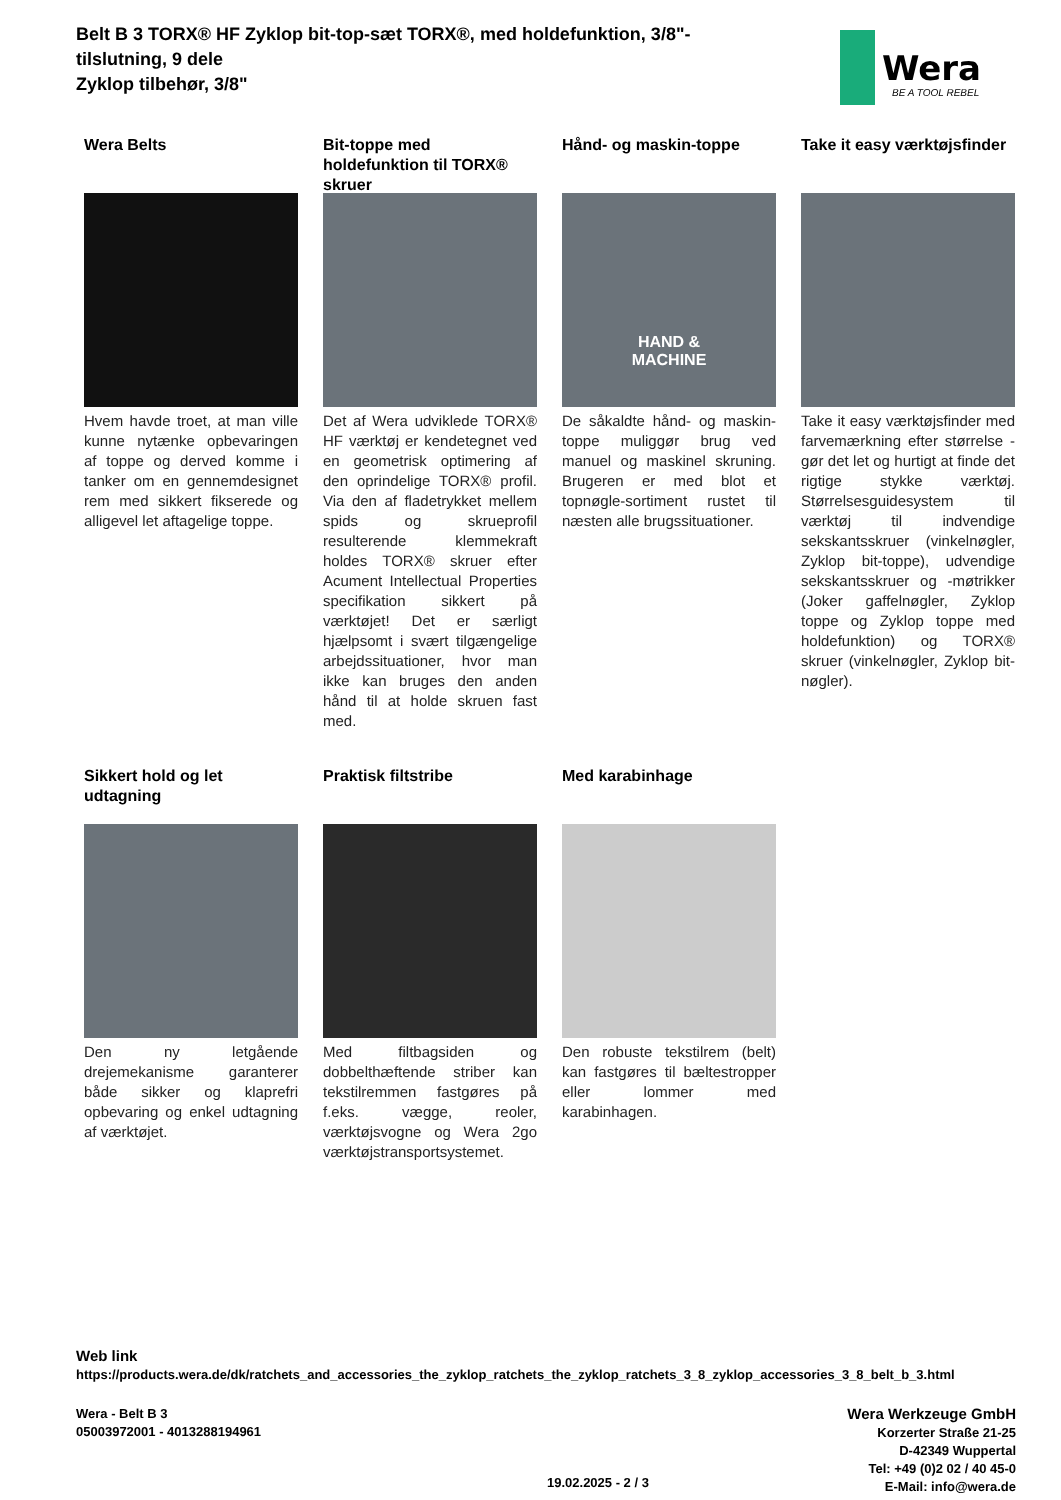Belt B 3 TORX® HF Zyklop bit-top-sæt TORX®, med holdefunktion, 3/8"-tilslutning, 9 dele
Zyklop tilbehør, 3/8"
Wera
BE A TOOL REBEL
Wera Belts
Hvem havde troet, at man ville kunne nytænke opbevaringen af toppe og derved komme i tanker om en gennemdesignet rem med sikkert fikserede og alligevel let aftagelige toppe.
Bit-toppe med holdefunktion til TORX® skruer
Det af Wera udviklede TORX® HF værktøj er kendetegnet ved en geometrisk optimering af den oprindelige TORX® profil. Via den af fladetrykket mellem spids og skrueprofil resulterende klemmekraft holdes TORX® skruer efter Acument Intellectual Properties specifikation sikkert på værktøjet! Det er særligt hjælpsomt i svært tilgængelige arbejdssituationer, hvor man ikke kan bruges den anden hånd til at holde skruen fast med.
Hånd- og maskin-toppe
HAND &
MACHINE
De såkaldte hånd- og maskin-toppe muliggør brug ved manuel og maskinel skruning. Brugeren er med blot et topnøgle-sortiment rustet til næsten alle brugssituationer.
Take it easy værktøjsfinder
Take it easy værktøjsfinder med farvemærkning efter størrelse - gør det let og hurtigt at finde det rigtige stykke værktøj. Størrelsesguidesystem til værktøj til indvendige sekskantsskruer (vinkelnøgler, Zyklop bit-toppe), udvendige sekskantsskruer og -møtrikker (Joker gaffelnøgler, Zyklop toppe og Zyklop toppe med holdefunktion) og TORX® skruer (vinkelnøgler, Zyklop bit-nøgler).
Sikkert hold og let udtagning
Den ny letgående drejemekanisme garanterer både sikker og klaprefri opbevaring og enkel udtagning af værktøjet.
Praktisk filtstribe
Med filtbagsiden og dobbelthæftende striber kan tekstilremmen fastgøres på f.eks. vægge, reoler, værktøjsvogne og Wera 2go værktøjstransportsystemet.
Med karabinhage
Den robuste tekstilrem (belt) kan fastgøres til bæltestropper eller lommer med karabinhagen.
Web link
https://products.wera.de/dk/ratchets_and_accessories_the_zyklop_ratchets_the_zyklop_ratchets_3_8_zyklop_accessories_3_8_belt_b_3.html
Wera - Belt B 3
05003972001 - 4013288194961
Wera Werkzeuge GmbH
Korzerter Straße 21-25
D-42349 Wuppertal
Tel: +49 (0)2 02 / 40 45-0
E-Mail: info@wera.de
19.02.2025 - 2 / 3